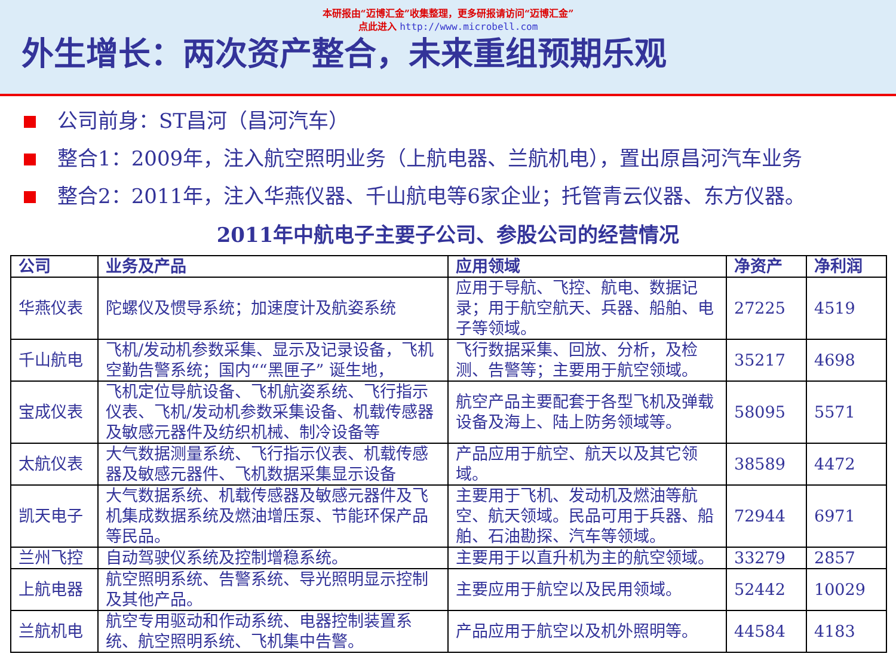本研报由“迈博汇金”收集整理，更多研报请访问“迈博汇金”
点此进入 http://www.microbell.com
外生增长：两次资产整合，未来重组预期乐观
公司前身：ST昌河（昌河汽车）
整合1：2009年，注入航空照明业务（上航电器、兰航机电），置出原昌河汽车业务
整合2：2011年，注入华燕仪器、千山航电等6家企业；托管青云仪器、东方仪器。
2011年中航电子主要子公司、参股公司的经营情况
| 公司 | 业务及产品 | 应用领域 | 净资产 | 净利润 |
| --- | --- | --- | --- | --- |
| 华燕仪表 | 陀螺仪及惯导系统；加速度计及航姿系统 | 应用于导航、飞控、航电、数据记录；用于航空航天、兵器、船舶、电子等领域。 | 27225 | 4519 |
| 千山航电 | 飞机/发动机参数采集、显示及记录设备，飞机空勤告警系统；国内““黑匣子” 诞生地， | 飞行数据采集、回放、分析，及检测、告警等；主要用于航空领域。 | 35217 | 4698 |
| 宝成仪表 | 飞机定位导航设备、飞机航姿系统、飞行指示仪表、飞机/发动机参数采集设备、机载传感器及敏感元器件及纺织机械、制冷设备等 | 航空产品主要配套于各型飞机及弹载设备及海上、陆上防务领域等。 | 58095 | 5571 |
| 太航仪表 | 大气数据测量系统、飞行指示仪表、机载传感器及敏感元器件、飞机数据采集显示设备 | 产品应用于航空、航天以及其它领域。 | 38589 | 4472 |
| 凯天电子 | 大气数据系统、机载传感器及敏感元器件及飞机集成数据系统及燃油增压泵、节能环保产品等民品。 | 主要用于飞机、发动机及燃油等航空、航天领域。民品可用于兵器、船舶、石油勘探、汽车等领域。 | 72944 | 6971 |
| 兰州飞控 | 自动驾驶仪系统及控制增稳系统。 | 主要用于以直升机为主的航空领域。 | 33279 | 2857 |
| 上航电器 | 航空照明系统、告警系统、导光照明显示控制及其他产品。 | 主要应用于航空以及民用领域。 | 52442 | 10029 |
| 兰航机电 | 航空专用驱动和作动系统、电器控制装置系统、航空照明系统、飞机集中告警。 | 产品应用于航空以及机外照明等。 | 44584 | 4183 |